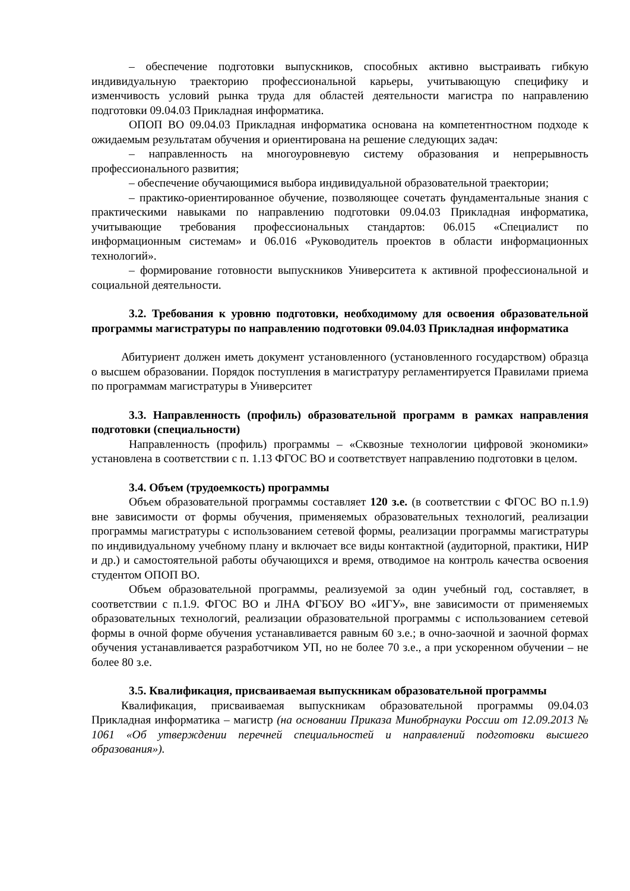– обеспечение подготовки выпускников, способных активно выстраивать гибкую индивидуальную траекторию профессиональной карьеры, учитывающую специфику и изменчивость условий рынка труда для областей деятельности магистра по направлению подготовки 09.04.03 Прикладная информатика.
ОПОП ВО 09.04.03 Прикладная информатика основана на компетентностном подходе к ожидаемым результатам обучения и ориентирована на решение следующих задач:
– направленность на многоуровневую систему образования и непрерывность профессионального развития;
– обеспечение обучающимися выбора индивидуальной образовательной траектории;
– практико-ориентированное обучение, позволяющее сочетать фундаментальные знания с практическими навыками по направлению подготовки 09.04.03 Прикладная информатика, учитывающие требования профессиональных стандартов: 06.015 «Специалист по информационным системам» и 06.016 «Руководитель проектов в области информационных технологий».
– формирование готовности выпускников Университета к активной профессиональной и социальной деятельности.
3.2. Требования к уровню подготовки, необходимому для освоения образовательной программы магистратуры по направлению подготовки 09.04.03 Прикладная информатика
Абитуриент должен иметь документ установленного (установленного государством) образца о высшем образовании. Порядок поступления в магистратуру регламентируется Правилами приема по программам магистратуры в Университет
3.3. Направленность (профиль) образовательной программ в рамках направления подготовки (специальности)
Направленность (профиль) программы – «Сквозные технологии цифровой экономики» установлена в соответствии с п. 1.13 ФГОС ВО и соответствует направлению подготовки в целом.
3.4. Объем (трудоемкость) программы
Объем образовательной программы составляет 120 з.е. (в соответствии с ФГОС ВО п.1.9) вне зависимости от формы обучения, применяемых образовательных технологий, реализации программы магистратуры с использованием сетевой формы, реализации программы магистратуры по индивидуальному учебному плану и включает все виды контактной (аудиторной, практики, НИР и др.) и самостоятельной работы обучающихся и время, отводимое на контроль качества освоения студентом ОПОП ВО.
Объем образовательной программы, реализуемой за один учебный год, составляет, в соответствии с п.1.9. ФГОС ВО и ЛНА ФГБОУ ВО «ИГУ», вне зависимости от применяемых образовательных технологий, реализации образовательной программы с использованием сетевой формы в очной форме обучения устанавливается равным 60 з.е.; в очно-заочной и заочной формах обучения устанавливается разработчиком УП, но не более 70 з.е., а при ускоренном обучении – не более 80 з.е.
3.5. Квалификация, присваиваемая выпускникам образовательной программы
Квалификация, присваиваемая выпускникам образовательной программы 09.04.03 Прикладная информатика – магистр (на основании Приказа Минобрнауки России от 12.09.2013 № 1061 «Об утверждении перечней специальностей и направлений подготовки высшего образования»).